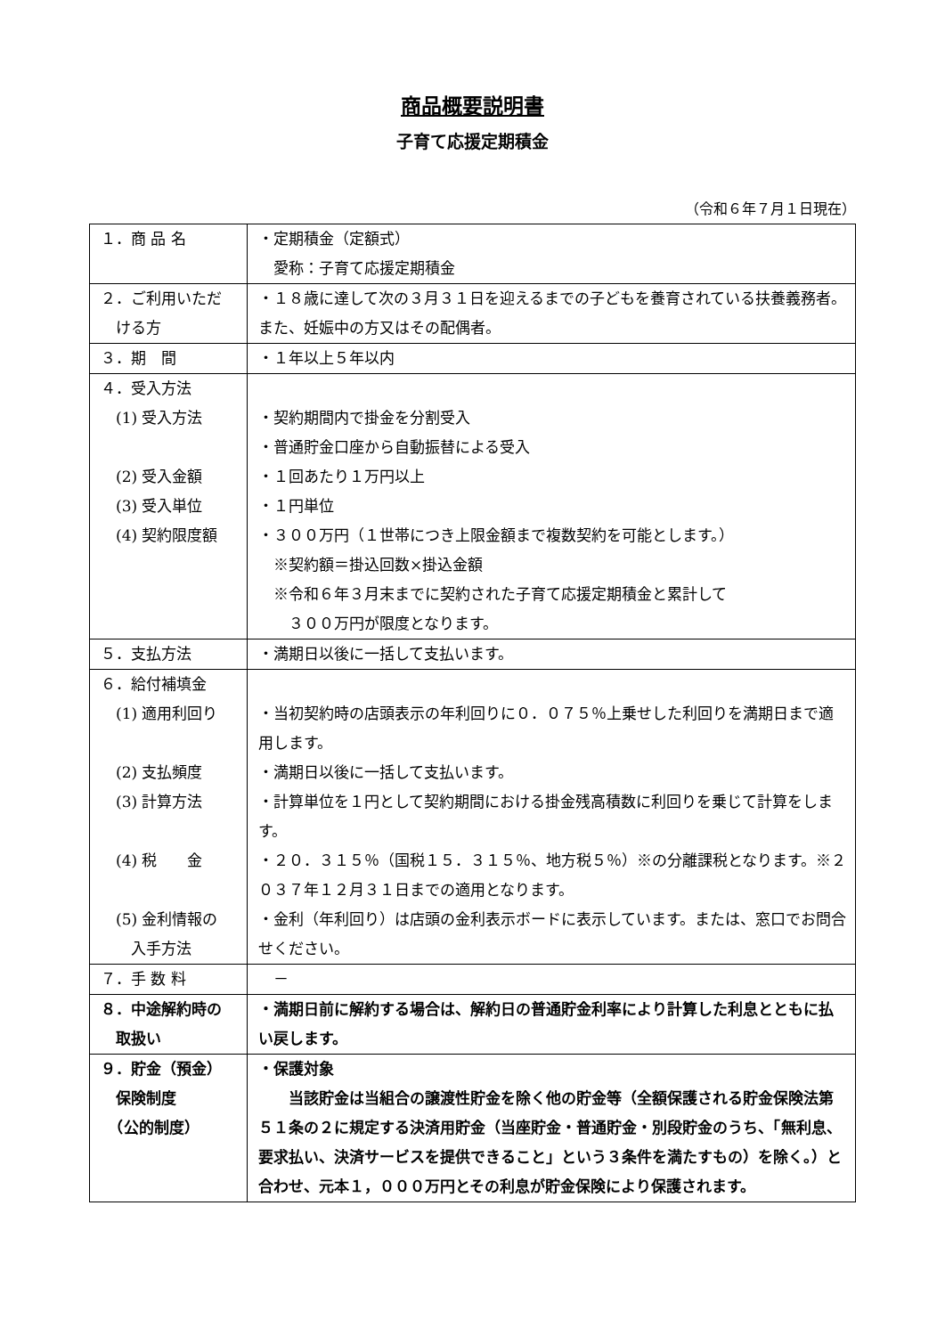商品概要説明書
子育て応援定期積金
（令和６年７月１日現在）
| １．商 品 名 | ・定期積金（定額式） 愛称：子育て応援定期積金 |
| ２．ご利用いただ ける方 | ・１８歳に達して次の３月３１日を迎えるまでの子どもを養育されている扶養義務者。また、妊娠中の方又はその配偶者。 |
| ３．期 間 | ・１年以上５年以内 |
| ４．受入方法 (1) 受入方法 (2) 受入金額 (3) 受入単位 (4) 契約限度額 | ・契約期間内で掛金を分割受入 ・普通貯金口座から自動振替による受入 ・１回あたり１万円以上 ・１円単位 ・３００万円（１世帯につき上限金額まで複数契約を可能とします。） ※契約額＝掛込回数×掛込金額 ※令和６年３月末までに契約された子育て応援定期積金と累計して ３００万円が限度となります。 |
| ５．支払方法 | ・満期日以後に一括して支払います。 |
| ６．給付補填金 (1) 適用利回り (2) 支払頻度 (3) 計算方法 (4) 税 金 (5) 金利情報の 入手方法 | ・当初契約時の店頭表示の年利回りに０．０７５％上乗せした利回りを満期日まで適用します。 ・満期日以後に一括して支払います。 ・計算単位を１円として契約期間における掛金残高積数に利回りを乗じて計算をします。 ・２０．３１５％（国税１５．３１５％、地方税５％）※の分離課税となります。※２０３７年１２月３１日までの適用となります。 ・金利（年利回り）は店頭の金利表示ボードに表示しています。または、窓口でお問合せください。 |
| ７．手 数 料 | － |
| ８．中途解約時の 取扱い | ・満期日前に解約する場合は、解約日の普通貯金利率により計算した利息とともに払い戻します。 |
| ９．貯金（預金） 保険制度 （公的制度） | ・保護対象 当該貯金は当組合の譲渡性貯金を除く他の貯金等（全額保護される貯金保険法第５１条の２に規定する決済用貯金（当座貯金・普通貯金・別段貯金のうち、「無利息、要求払い、決済サービスを提供できること」という３条件を満たすもの）を除く。）と合わせ、元本１，０００万円とその利息が貯金保険により保護されます。 |